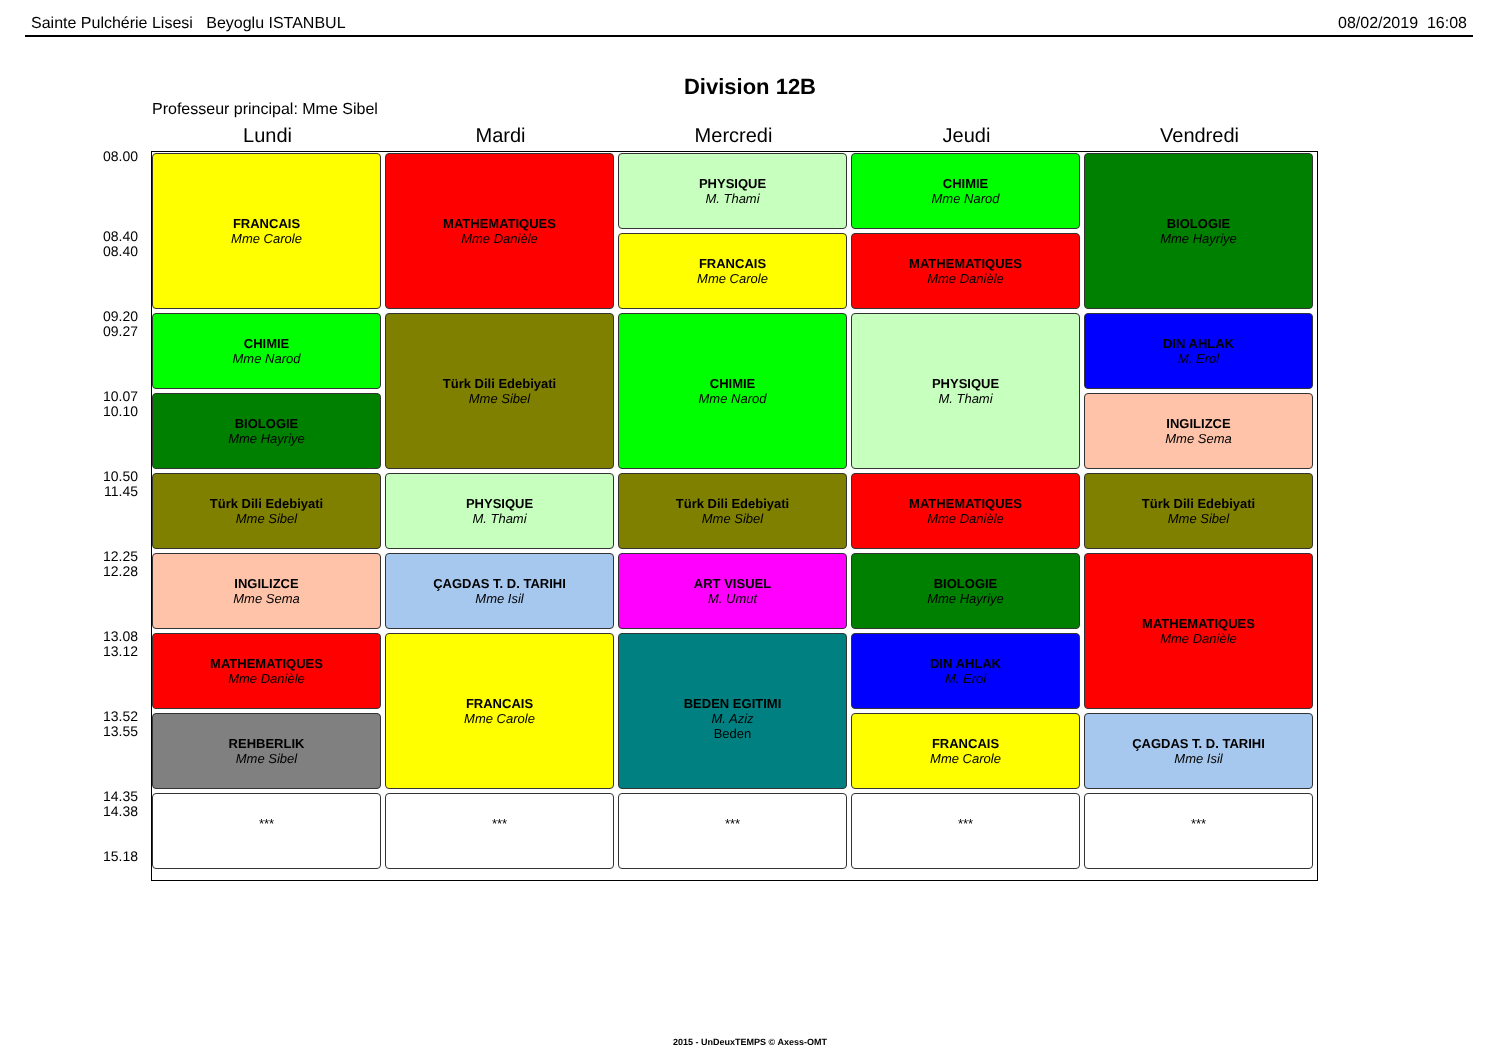Sainte Pulchérie Lisesi Beyoglu ISTANBUL 08/02/2019 16:08
Division 12B
Professeur principal: Mme Sibel
Lundi Mardi Mercredi Jeudi Vendredi
08.00
08.40
08.40
09.20
09.27
10.07
10.10
10.50
11.45
12.25
12.28
13.08
13.12
13.52
13.55
14.35
14.38
15.18
FRANCAIS
Mme Carole
CHIMIE
Mme Narod
BIOLOGIE
Mme Hayriye
Türk Dili Edebiyati
Mme Sibel
INGILIZCE
Mme Sema
MATHEMATIQUES
Mme Danièle
REHBERLIK
Mme Sibel
***
MATHEMATIQUES
Mme Danièle
Türk Dili Edebiyati
Mme Sibel
PHYSIQUE
M. Thami
ÇAGDAS T. D. TARIHI
Mme Isil
FRANCAIS
Mme Carole
***
PHYSIQUE
M. Thami
FRANCAIS
Mme Carole
CHIMIE
Mme Narod
Türk Dili Edebiyati
Mme Sibel
ART VISUEL
M. Umut
BEDEN EGITIMI
M. Aziz
Beden
***
CHIMIE
Mme Narod
MATHEMATIQUES
Mme Danièle
PHYSIQUE
M. Thami
MATHEMATIQUES
Mme Danièle
BIOLOGIE
Mme Hayriye
DIN AHLAK
M. Erol
FRANCAIS
Mme Carole
***
BIOLOGIE
Mme Hayriye
DIN AHLAK
M. Erol
INGILIZCE
Mme Sema
Türk Dili Edebiyati
Mme Sibel
MATHEMATIQUES
Mme Danièle
ÇAGDAS T. D. TARIHI
Mme Isil
***
2015 - UnDeuxTEMPS © Axess-OMT